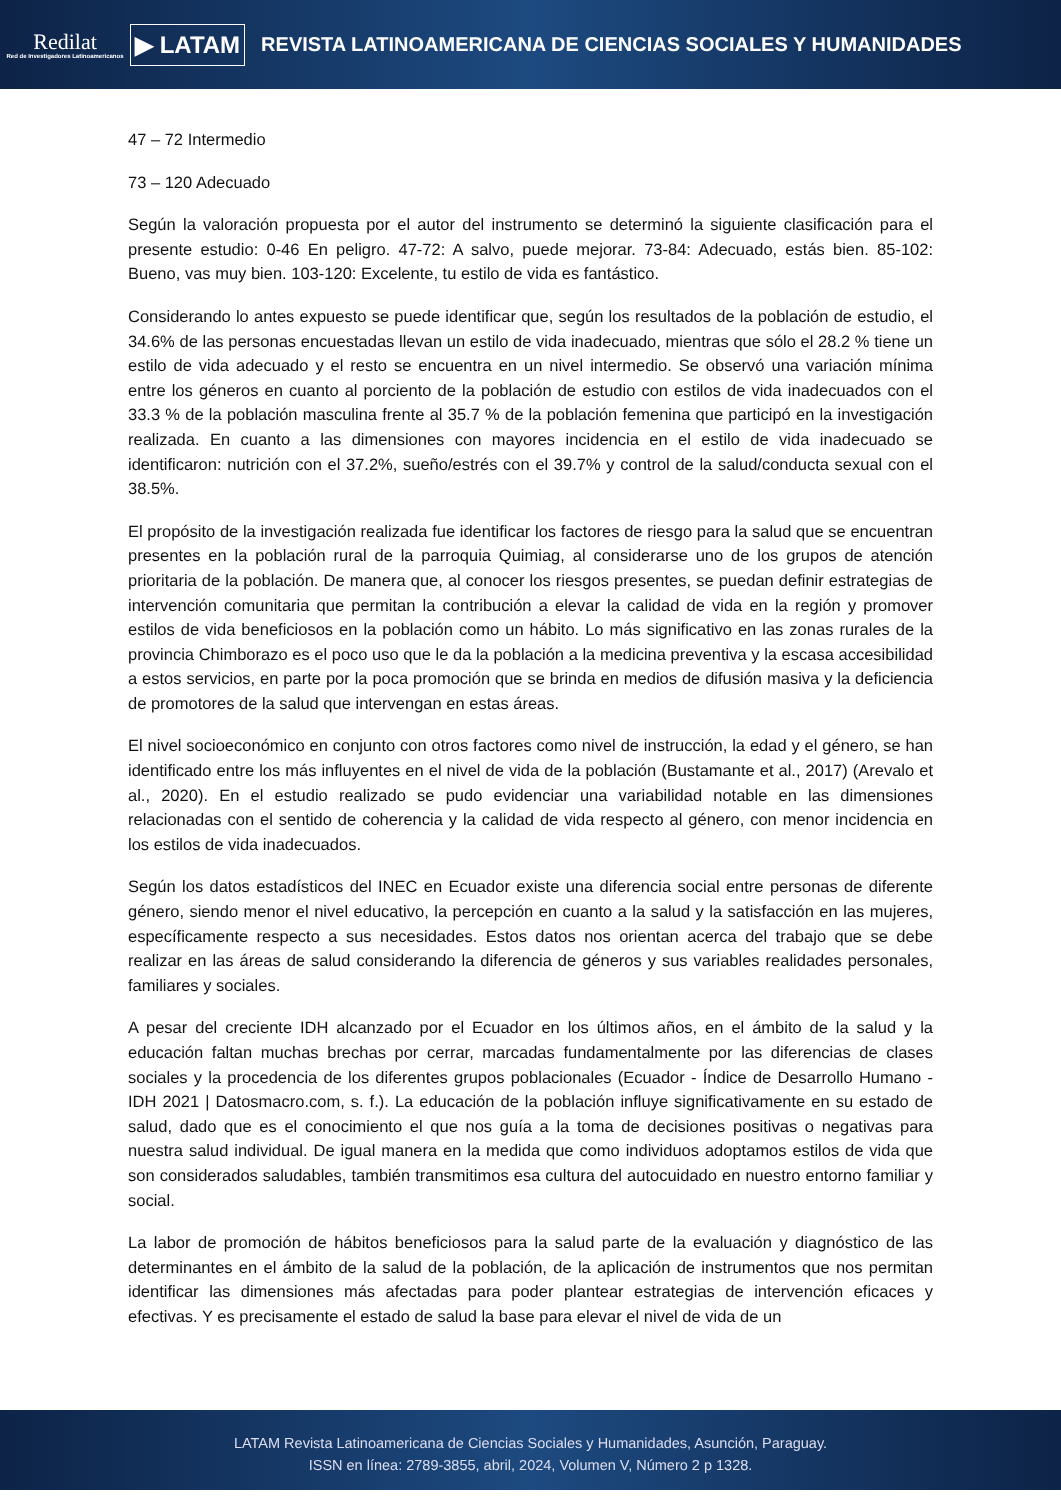Redilat
Red de Investigadores Latinoamericanos
▶ LATAM
REVISTA LATINOAMERICANA DE CIENCIAS SOCIALES Y HUMANIDADES
47 – 72 Intermedio
73 – 120 Adecuado
Según la valoración propuesta por el autor del instrumento se determinó la siguiente clasificación para el presente estudio: 0-46 En peligro. 47-72: A salvo, puede mejorar. 73-84: Adecuado, estás bien. 85-102: Bueno, vas muy bien. 103-120: Excelente, tu estilo de vida es fantástico.
Considerando lo antes expuesto se puede identificar que, según los resultados de la población de estudio, el 34.6% de las personas encuestadas llevan un estilo de vida inadecuado, mientras que sólo el 28.2 % tiene un estilo de vida adecuado y el resto se encuentra en un nivel intermedio. Se observó una variación mínima entre los géneros en cuanto al porciento de la población de estudio con estilos de vida inadecuados con el 33.3 % de la población masculina frente al 35.7 % de la población femenina que participó en la investigación realizada. En cuanto a las dimensiones con mayores incidencia en el estilo de vida inadecuado se identificaron: nutrición con el 37.2%, sueño/estrés con el 39.7% y control de la salud/conducta sexual con el 38.5%.
El propósito de la investigación realizada fue identificar los factores de riesgo para la salud que se encuentran presentes en la población rural de la parroquia Quimiag, al considerarse uno de los grupos de atención prioritaria de la población. De manera que, al conocer los riesgos presentes, se puedan definir estrategias de intervención comunitaria que permitan la contribución a elevar la calidad de vida en la región y promover estilos de vida beneficiosos en la población como un hábito. Lo más significativo en las zonas rurales de la provincia Chimborazo es el poco uso que le da la población a la medicina preventiva y la escasa accesibilidad a estos servicios, en parte por la poca promoción que se brinda en medios de difusión masiva y la deficiencia de promotores de la salud que intervengan en estas áreas.
El nivel socioeconómico en conjunto con otros factores como nivel de instrucción, la edad y el género, se han identificado entre los más influyentes en el nivel de vida de la población (Bustamante et al., 2017) (Arevalo et al., 2020). En el estudio realizado se pudo evidenciar una variabilidad notable en las dimensiones relacionadas con el sentido de coherencia y la calidad de vida respecto al género, con menor incidencia en los estilos de vida inadecuados.
Según los datos estadísticos del INEC en Ecuador existe una diferencia social entre personas de diferente género, siendo menor el nivel educativo, la percepción en cuanto a la salud y la satisfacción en las mujeres, específicamente respecto a sus necesidades. Estos datos nos orientan acerca del trabajo que se debe realizar en las áreas de salud considerando la diferencia de géneros y sus variables realidades personales, familiares y sociales.
A pesar del creciente IDH alcanzado por el Ecuador en los últimos años, en el ámbito de la salud y la educación faltan muchas brechas por cerrar, marcadas fundamentalmente por las diferencias de clases sociales y la procedencia de los diferentes grupos poblacionales (Ecuador - Índice de Desarrollo Humano - IDH 2021 | Datosmacro.com, s. f.). La educación de la población influye significativamente en su estado de salud, dado que es el conocimiento el que nos guía a la toma de decisiones positivas o negativas para nuestra salud individual. De igual manera en la medida que como individuos adoptamos estilos de vida que son considerados saludables, también transmitimos esa cultura del autocuidado en nuestro entorno familiar y social.
La labor de promoción de hábitos beneficiosos para la salud parte de la evaluación y diagnóstico de las determinantes en el ámbito de la salud de la población, de la aplicación de instrumentos que nos permitan identificar las dimensiones más afectadas para poder plantear estrategias de intervención eficaces y efectivas. Y es precisamente el estado de salud la base para elevar el nivel de vida de un
LATAM Revista Latinoamericana de Ciencias Sociales y Humanidades, Asunción, Paraguay.
ISSN en línea: 2789-3855, abril, 2024, Volumen V, Número 2 p 1328.